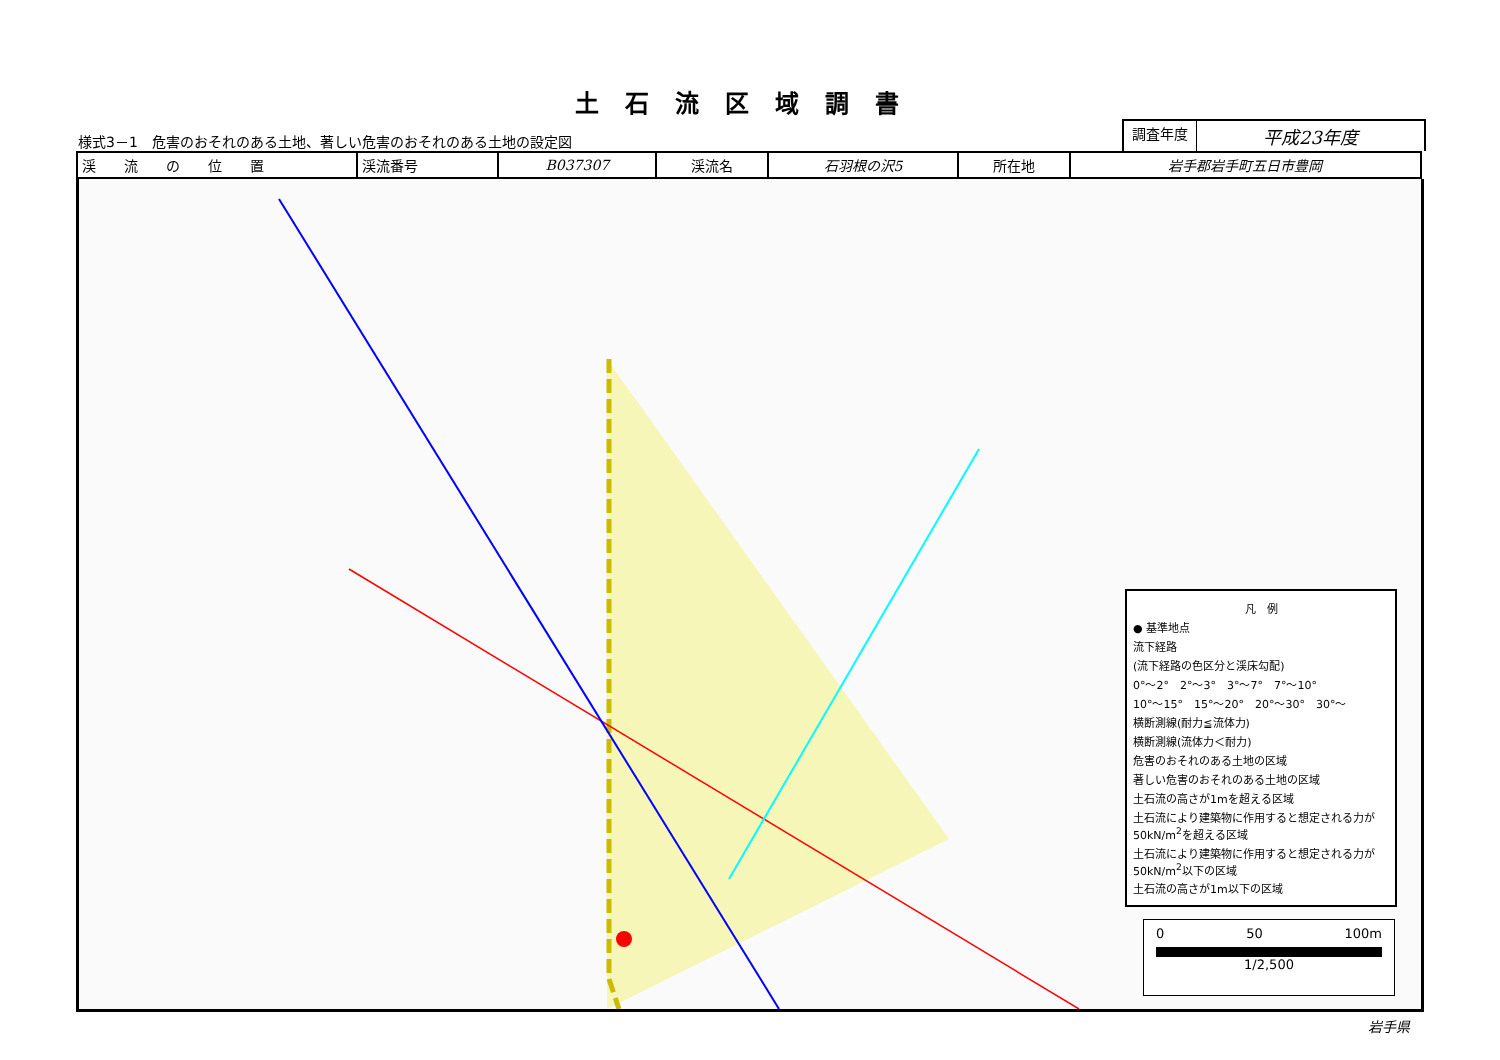土石流区域調書
様式3－1　危害のおそれのある土地、著しい危害のおそれのある土地の設定図
調査年度
平成23年度
| 渓 流 の 位 置 | 渓流番号 | B037307 | 渓流名 | 石羽根の沢5 | 所在地 | 岩手郡岩手町五日市豊岡 |
凡　例
● 基準地点
流下経路
(流下経路の色区分と渓床勾配)
0°～2°　2°～3°　3°～7°　7°～10°
10°～15°　15°～20°　20°～30°　30°～
横断測線(耐力≦流体力)
横断測線(流体力＜耐力)
危害のおそれのある土地の区域
著しい危害のおそれのある土地の区域
土石流の高さが1mを超える区域
土石流により建築物に作用すると想定される力が50kN/m<sup>2</sup>を超える区域
土石流により建築物に作用すると想定される力が50kN/m<sup>2</sup>以下の区域
土石流の高さが1m以下の区域
0 50 100m
1/2,500
岩手県